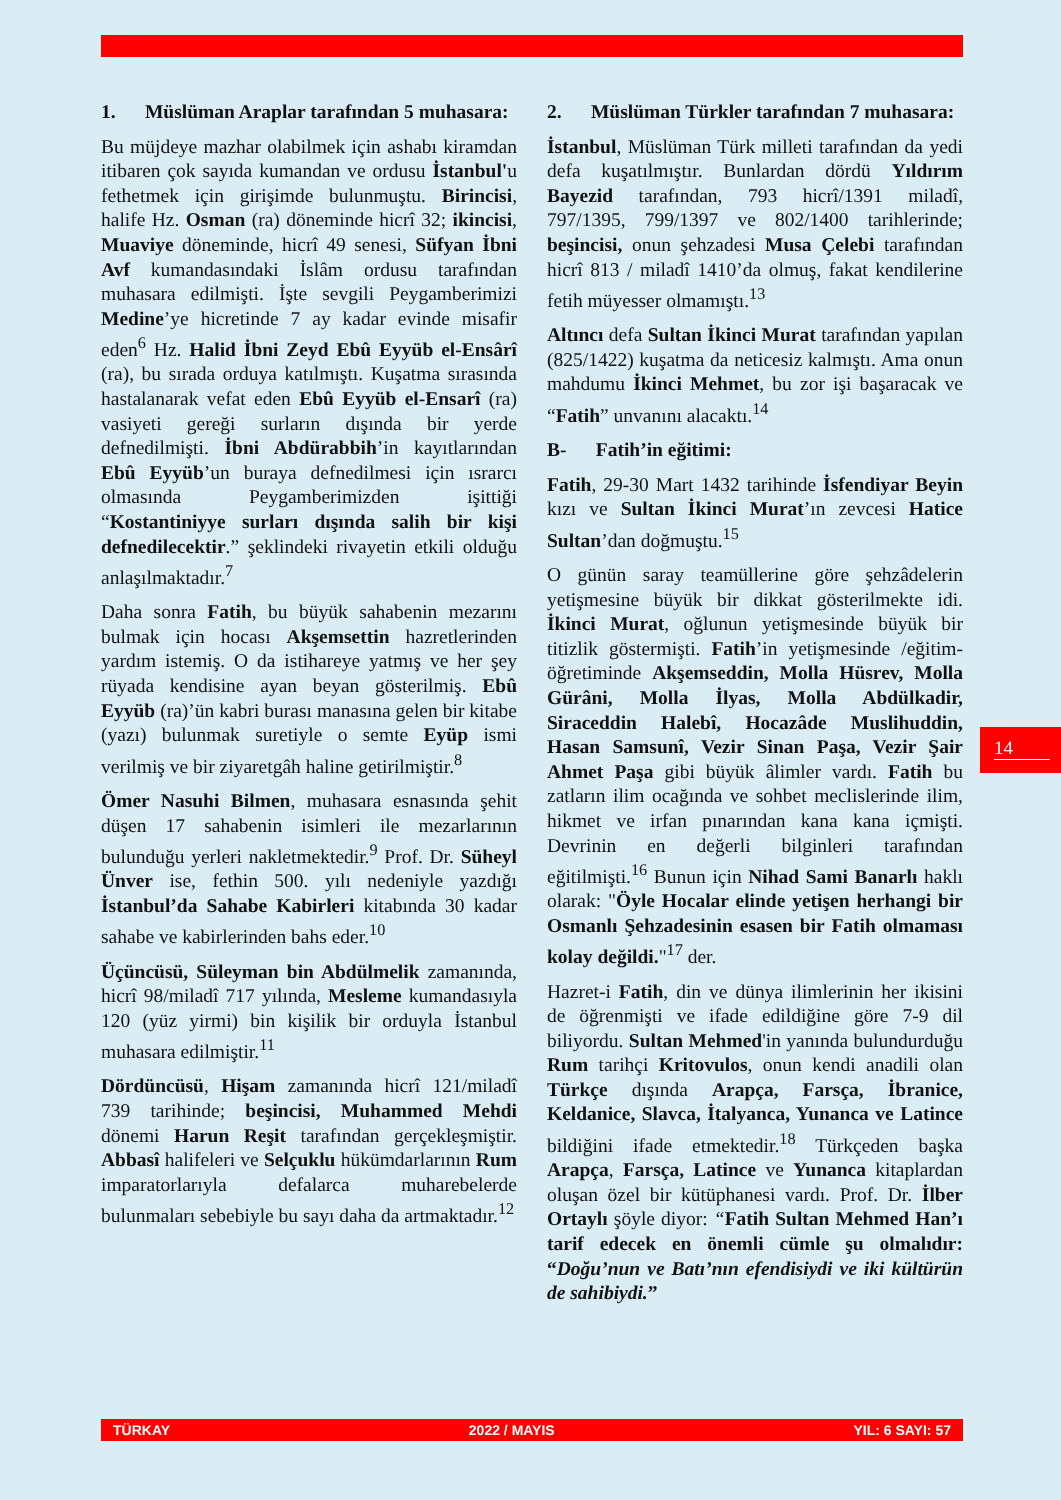1. Müslüman Araplar tarafından 5 muhasara:
Bu müjdeye mazhar olabilmek için ashabı kiramdan itibaren çok sayıda kumandan ve ordusu İstanbul'u fethetmek için girişimde bulunmuştu. Birincisi, halife Hz. Osman (ra) döneminde hicrî 32; ikincisi, Muaviye döneminde, hicrî 49 senesi, Süfyan İbni Avf kumandasındaki İslâm ordusu tarafından muhasara edilmişti. İşte sevgili Peygamberimizi Medine’ye hicretinde 7 ay kadar evinde misafir eden<sup>6</sup> Hz. Halid İbni Zeyd Ebû Eyyüb el-Ensârî (ra), bu sırada orduya katılmıştı. Kuşatma sırasında hastalanarak vefat eden Ebû Eyyüb el-Ensarî (ra) vasiyeti gereği surların dışında bir yerde defnedilmişti. İbni Abdürabbih’in kayıtlarından Ebû Eyyüb’un buraya defnedilmesi için ısrarcı olmasında Peygamberimizden işittiği “Kostantiniyye surları dışında salih bir kişi defnedilecektir.” şeklindeki rivayetin etkili olduğu anlaşılmaktadır.<sup>7</sup>
Daha sonra Fatih, bu büyük sahabenin mezarını bulmak için hocası Akşemsettin hazretlerinden yardım istemiş. O da istihareye yatmış ve her şey rüyada kendisine ayan beyan gösterilmiş. Ebû Eyyüb (ra)’ün kabri burası manasına gelen bir kitabe (yazı) bulunmak suretiyle o semte Eyüp ismi verilmiş ve bir ziyaretgâh haline getirilmiştir.<sup>8</sup>
Ömer Nasuhi Bilmen, muhasara esnasında şehit düşen 17 sahabenin isimleri ile mezarlarının bulunduğu yerleri nakletmektedir.<sup>9</sup> Prof. Dr. Süheyl Ünver ise, fethin 500. yılı nedeniyle yazdığı İstanbul’da Sahabe Kabirleri kitabında 30 kadar sahabe ve kabirlerinden bahs eder.<sup>10</sup>
Üçüncüsü, Süleyman bin Abdülmelik zamanında, hicrî 98/miladî 717 yılında, Mesleme kumandasıyla 120 (yüz yirmi) bin kişilik bir orduyla İstanbul muhasara edilmiştir.<sup>11</sup>
Dördüncüsü, Hişam zamanında hicrî 121/miladî 739 tarihinde; beşincisi, Muhammed Mehdi dönemi Harun Reşit tarafından gerçekleşmiştir. Abbasî halifeleri ve Selçuklu hükümdarlarının Rum imparatorlarıyla defalarca muharebelerde bulunmaları sebebiyle bu sayı daha da artmaktadır.<sup>12</sup>
2. Müslüman Türkler tarafından 7 muhasara:
İstanbul, Müslüman Türk milleti tarafından da yedi defa kuşatılmıştır. Bunlardan dördü Yıldırım Bayezid tarafından, 793 hicrî/1391 miladî, 797/1395, 799/1397 ve 802/1400 tarihlerinde; beşincisi, onun şehzadesi Musa Çelebi tarafından hicrî 813 / miladî 1410’da olmuş, fakat kendilerine fetih müyesser olmamıştı.<sup>13</sup>
Altıncı defa Sultan İkinci Murat tarafından yapılan (825/1422) kuşatma da neticesiz kalmıştı. Ama onun mahdumu İkinci Mehmet, bu zor işi başaracak ve “Fatih” unvanını alacaktı.<sup>14</sup>
B- Fatih’in eğitimi:
Fatih, 29-30 Mart 1432 tarihinde İsfendiyar Beyin kızı ve Sultan İkinci Murat’ın zevcesi Hatice Sultan’dan doğmuştu.<sup>15</sup>
O günün saray teamüllerine göre şehzâdelerin yetişmesine büyük bir dikkat gösterilmekte idi. İkinci Murat, oğlunun yetişmesinde büyük bir titizlik göstermişti. Fatih’in yetişmesinde /eğitim-öğretiminde Akşemseddin, Molla Hüsrev, Molla Gürâni, Molla İlyas, Molla Abdülkadir, Siraceddin Halebî, Hocazâde Muslihuddin, Hasan Samsunî, Vezir Sinan Paşa, Vezir Şair Ahmet Paşa gibi büyük âlimler vardı. Fatih bu zatların ilim ocağında ve sohbet meclislerinde ilim, hikmet ve irfan pınarından kana kana içmişti. Devrinin en değerli bilginleri tarafından eğitilmişti.<sup>16</sup> Bunun için Nihad Sami Banarlı haklı olarak: "Öyle Hocalar elinde yetişen herhangi bir Osmanlı Şehzadesinin esasen bir Fatih olmaması kolay değildi."<sup>17</sup> der.
Hazret-i Fatih, din ve dünya ilimlerinin her ikisini de öğrenmişti ve ifade edildiğine göre 7-9 dil biliyordu. Sultan Mehmed'in yanında bulundurduğu Rum tarihçi Kritovulos, onun kendi anadili olan Türkçe dışında Arapça, Farsça, İbranice, Keldanice, Slavca, İtalyanca, Yunanca ve Latince bildiğini ifade etmektedir.<sup>18</sup> Türkçeden başka Arapça, Farsça, Latince ve Yunanca kitaplardan oluşan özel bir kütüphanesi vardı. Prof. Dr. İlber Ortaylı şöyle diyor: “Fatih Sultan Mehmed Han’ı tarif edecek en önemli cümle şu olmalıdır: “Doğu’nun ve Batı’nın efendisiydi ve iki kültürün de sahibiydi.”
14
TÜRKAY 2022 / MAYIS YIL: 6 SAYI: 57